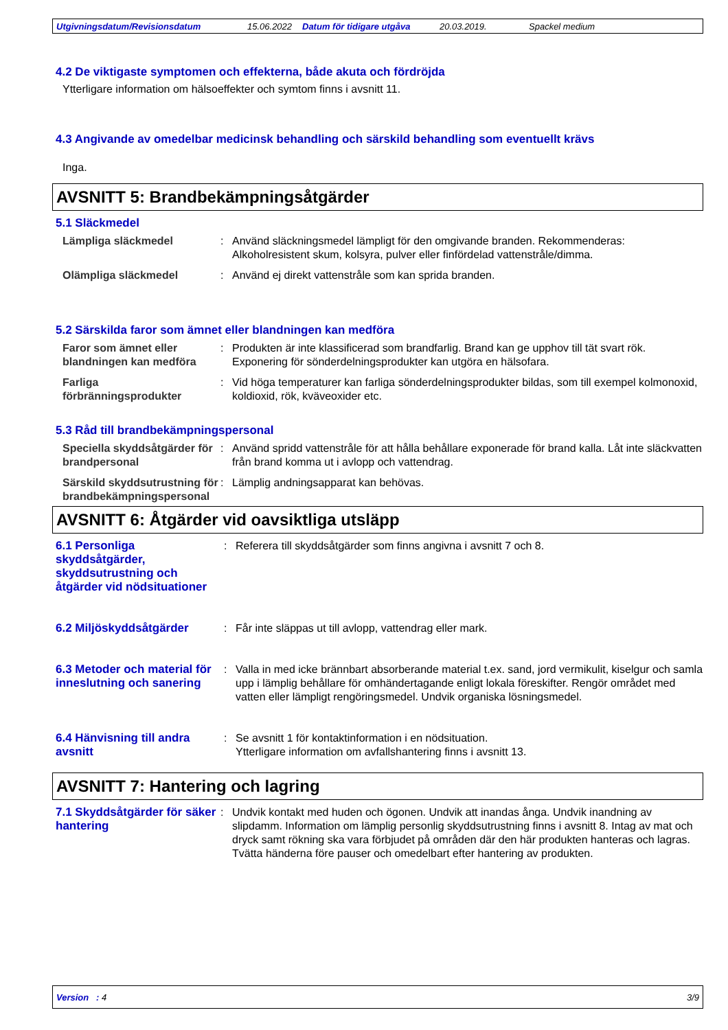Utgivningsdatum/Revisionsdatum 15.06.2022 Datum för tidigare utgåva 20.03.2019. Spackel medium
4.2 De viktigaste symptomen och effekterna, både akuta och fördröjda
Ytterligare information om hälsoeffekter och symtom finns i avsnitt 11.
4.3 Angivande av omedelbar medicinsk behandling och särskild behandling som eventuellt krävs
Inga.
AVSNITT 5: Brandbekämpningsåtgärder
5.1 Släckmedel
Lämpliga släckmedel : Använd släckningsmedel lämpligt för den omgivande branden. Rekommenderas: Alkoholresistent skum, kolsyra, pulver eller finfördelad vattenstråle/dimma.
Olämpliga släckmedel : Använd ej direkt vattenstråle som kan sprida branden.
5.2 Särskilda faror som ämnet eller blandningen kan medföra
Faror som ämnet eller blandningen kan medföra
: Produkten är inte klassificerad som brandfarlig. Brand kan ge upphov till tät svart rök. Exponering för sönderdelningsprodukter kan utgöra en hälsofara.
Farliga förbränningsprodukter
: Vid höga temperaturer kan farliga sönderdelningsprodukter bildas, som till exempel kolmonoxid, koldioxid, rök, kväveoxider etc.
5.3 Råd till brandbekämpningspersonal
Speciella skyddsåtgärder för brandpersonal
: Använd spridd vattenstråle för att hålla behållare exponerade för brand kalla. Låt inte släckvatten från brand komma ut i avlopp och vattendrag.
Särskild skyddsutrustning för brandbekämpningspersonal
: Lämplig andningsapparat kan behövas.
AVSNITT 6: Åtgärder vid oavsiktliga utsläpp
6.1 Personliga skyddsåtgärder, skyddsutrustning och åtgärder vid nödsituationer
: Referera till skyddsåtgärder som finns angivna i avsnitt 7 och 8.
6.2 Miljöskyddsåtgärder : Får inte släppas ut till avlopp, vattendrag eller mark.
6.3 Metoder och material för inneslutning och sanering
: Valla in med icke brännbart absorberande material t.ex. sand, jord vermikulit, kiselgur och samla upp i lämplig behållare för omhändertagande enligt lokala föreskifter. Rengör området med vatten eller lämpligt rengöringsmedel. Undvik organiska lösningsmedel.
6.4 Hänvisning till andra avsnitt
: Se avsnitt 1 för kontaktinformation i en nödsituation.
Ytterligare information om avfallshantering finns i avsnitt 13.
AVSNITT 7: Hantering och lagring
7.1 Skyddsåtgärder för säker hantering
: Undvik kontakt med huden och ögonen. Undvik att inandas ånga. Undvik inandning av slipdamm. Information om lämplig personlig skyddsutrustning finns i avsnitt 8. Intag av mat och dryck samt rökning ska vara förbjudet på områden där den här produkten hanteras och lagras. Tvätta händerna före pauser och omedelbart efter hantering av produkten.
Version : 4 3/9